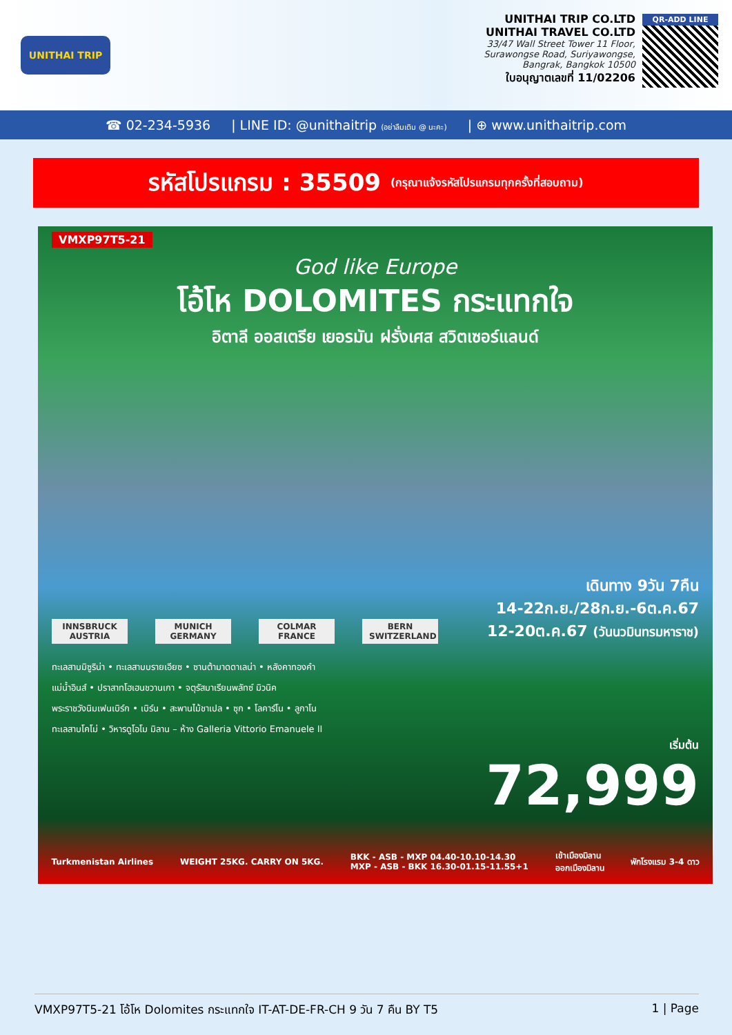UNITHAI TRIP UNITHAI TRIP CO.LTD
UNITHAI TRAVEL CO.LTD
33/47 Wall Street Tower 11 Floor,
Surawongse Road, Suriyawongse,
Bangrak, Bangkok 10500
ใบอนุญาตเลขที่ 11/02206
QR-ADD LINE
☎ 02-234-5936 | LINE ID: @unithaitrip (อย่าลืมเติม @ นะคะ) | ⊕ www.unithaitrip.com
รหัสโปรแกรม : 35509 (กรุณาแจ้งรหัสโปรแกรมทุกครั้งที่สอบถาม)
VMXP97T5-21
God like Europe
โอ้โห DOLOMITES กระแทกใจ
อิตาลี ออสเตรีย เยอรมัน ฝรั่งเศส สวิตเซอร์แลนด์
INNSBRUCK AUSTRIA
MUNICH GERMANY
COLMAR FRANCE
BERN SWITZERLAND
เดินทาง 9วัน 7คืน
14-22ก.ย./28ก.ย.-6ต.ค.67
12-20ต.ค.67 (วันนวมินทรมหาราช)
ทะเลสาบมิซูริน่า • ทะเลสาบบรายเอียซ • ซานต้ามาดดาเลน่า • หลังคาทองคำ
แม่น้ำอินส์ • ปราสาทโฮเฮนชวานเกา • จตุรัสมาเรียนพลัทซ์ มิวนิค
พระราชวังนิมเฟนเบิร์ก • เบิร์น • สะพานไม้ชาเปล • ซุก • โลคาร์โน • ลูกาโน
ทะเลสาบโคโม่ • วิหารดูโอโม มิลาน – ห้าง Galleria Vittorio Emanuele II
เริ่มต้น
72,999
Turkmenistan Airlines WEIGHT 25KG. CARRY ON 5KG. BKK - ASB - MXP 04.40-10.10-14.30
MXP - ASB - BKK 16.30-01.15-11.55+1 เข้าเมืองมิลาน
ออกเมืองมิลาน พักโรงแรม 3-4 ดาว
VMXP97T5-21 โอ้โห Dolomites กระแทกใจ IT-AT-DE-FR-CH 9 วัน 7 คืน BY T5 1 | Page